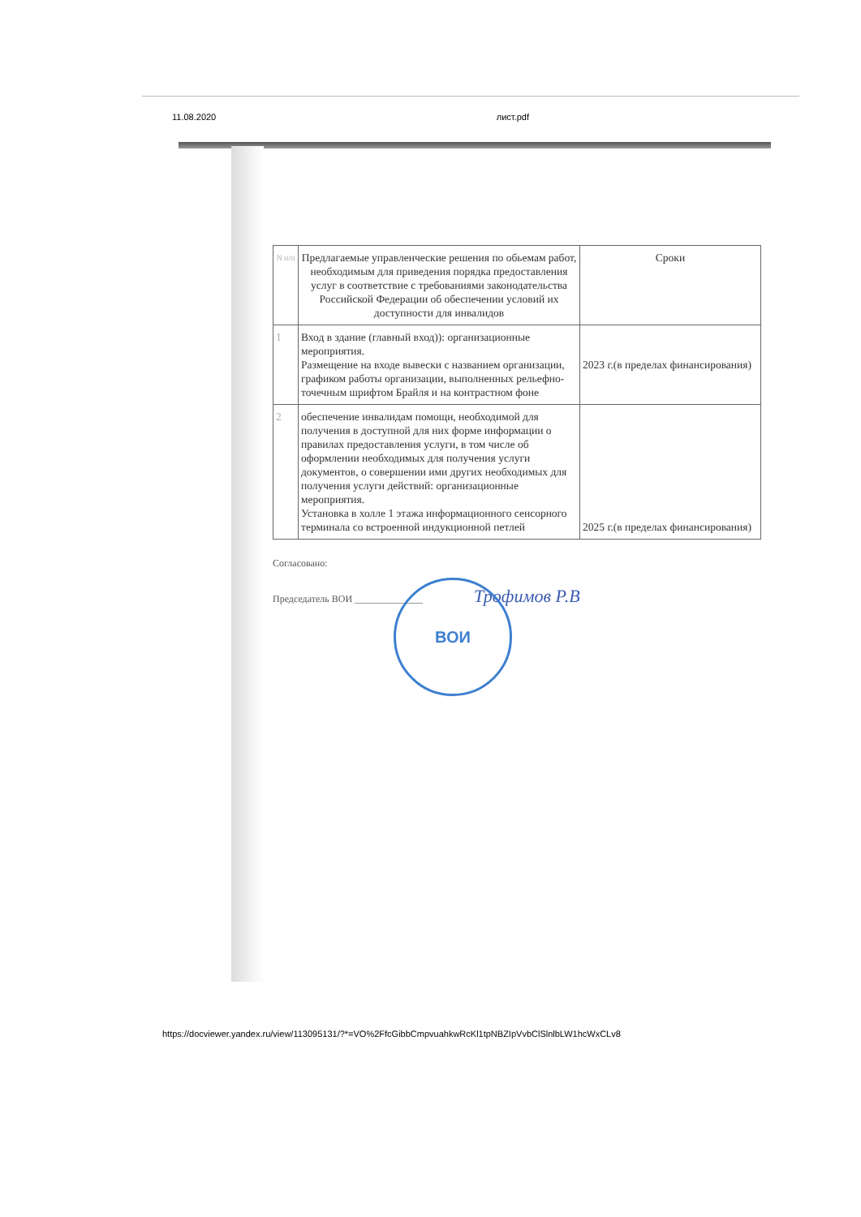11.08.2020 лист.pdf
| N п/п | Предлагаемые управленческие решения по обьемам работ, необходимым для приведения порядка предоставления услуг в соответствие с требованиями законодательства Российской Федерации об обеспечении условий их доступности для инвалидов | Сроки |
| --- | --- | --- |
| 1 | Вход в здание (главный вход)): организационные мероприятия. Размещение на входе вывески с названием организации, графиком работы организации, выполненных рельефно-точечным шрифтом Брайля и на контрастном фоне | 2023 г.(в пределах финансирования) |
| 2 | обеспечение инвалидам помощи, необходимой для получения в доступной для них форме информации о правилах предоставления услуги, в том числе об оформлении необходимых для получения услуги документов, о совершении ими других необходимых для получения услуги действий: организационные мероприятия. Установка в холле 1 этажа информационного сенсорного терминала со встроенной индукционной петлей | 2025 г.(в пределах финансирования) |
Согласовано:
Председатель ВОИ ______________ Трофимов Р.В
ВОИ
https://docviewer.yandex.ru/view/113095131/?*=VO%2FfcGibbCmpvuahkwRcKl1tpNBZIpVvbClSlnlbLW1hcWxCLv8